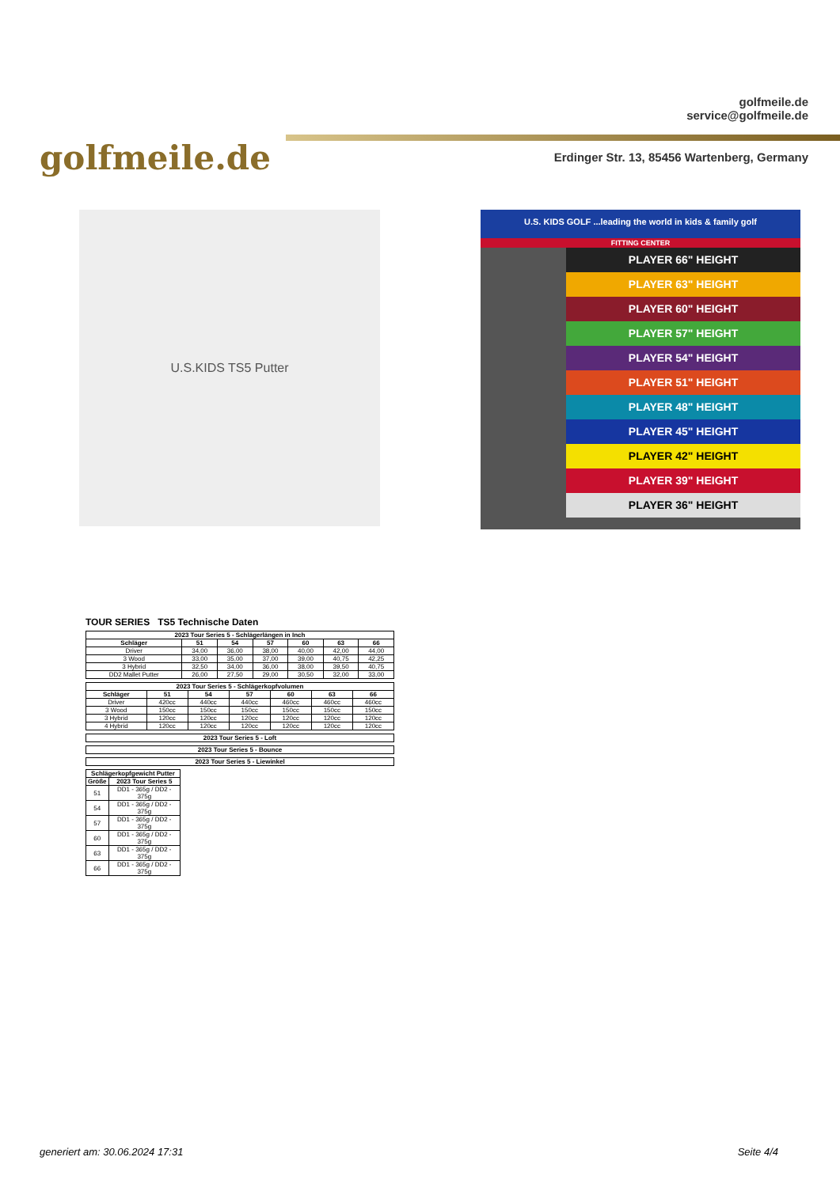golfmeile.de
golfmeile.de
service@golfmeile.de
Erdinger Str. 13, 85456 Wartenberg, Germany
U.S.KIDS TS5 Putter
U.S. KIDS GOLF ...leading the world in kids & family golf
FITTING CENTER
PLAYER 66" HEIGHT
PLAYER 63" HEIGHT
PLAYER 60" HEIGHT
PLAYER 57" HEIGHT
PLAYER 54" HEIGHT
PLAYER 51" HEIGHT
PLAYER 48" HEIGHT
PLAYER 45" HEIGHT
PLAYER 42" HEIGHT
PLAYER 39" HEIGHT
PLAYER 36" HEIGHT
TOUR SERIES TS5 Technische Daten
| 2023 Tour Series 5 - Schlägerlängen in Inch | | | | | | |
| --- | --- | --- | --- | --- | --- | --- |
| Schläger | 51 | 54 | 57 | 60 | 63 | 66 |
| Driver | 34,00 | 36,00 | 38,00 | 40,00 | 42,00 | 44,00 |
| 3 Wood | 33,00 | 35,00 | 37,00 | 39,00 | 40,75 | 42,25 |
| 3 Hybrid | 32,50 | 34,00 | 36,00 | 38,00 | 39,50 | 40,75 |
| DD2 Mallet Putter | 26,00 | 27,50 | 29,00 | 30,50 | 32,00 | 33,00 |
| 2023 Tour Series 5 - Schlägerkopfvolumen | | | | | | |
| --- | --- | --- | --- | --- | --- | --- |
| Schläger | 51 | 54 | 57 | 60 | 63 | 66 |
| Driver | 420cc | 440cc | 440cc | 460cc | 460cc | 460cc |
| 3 Wood | 150cc | 150cc | 150cc | 150cc | 150cc | 150cc |
| 3 Hybrid | 120cc | 120cc | 120cc | 120cc | 120cc | 120cc |
| 4 Hybrid | 120cc | 120cc | 120cc | 120cc | 120cc | 120cc |
| 2023 Tour Series 5 - Loft |
| --- |
| 2023 Tour Series 5 - Bounce |
| --- |
| 2023 Tour Series 5 - Liewinkel |
| --- |
| Schlägerkopfgewicht Putter | |
| --- | --- |
| Größe | 2023 Tour Series 5 |
| 51 | DD1 - 365g / DD2 - 375g |
| 54 | DD1 - 365g / DD2 - 375g |
| 57 | DD1 - 365g / DD2 - 375g |
| 60 | DD1 - 365g / DD2 - 375g |
| 63 | DD1 - 365g / DD2 - 375g |
| 66 | DD1 - 365g / DD2 - 375g |
generiert am: 30.06.2024 17:31 Seite 4/4